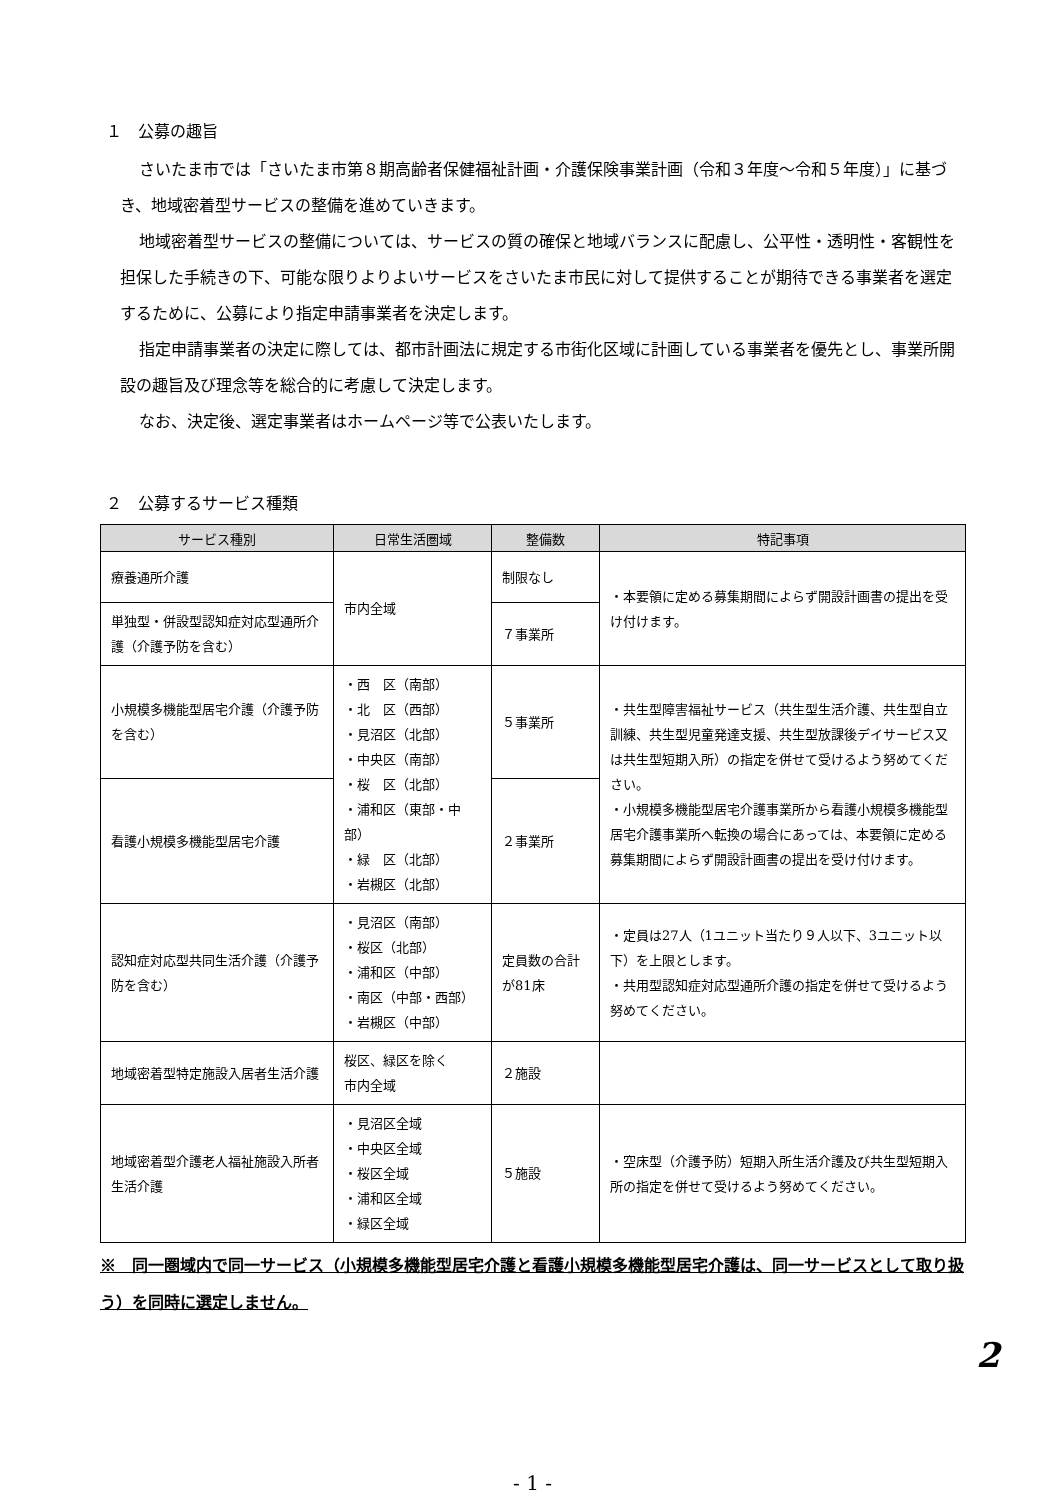１　公募の趣旨
さいたま市では「さいたま市第８期高齢者保健福祉計画・介護保険事業計画（令和３年度～令和５年度）」に基づき、地域密着型サービスの整備を進めていきます。
地域密着型サービスの整備については、サービスの質の確保と地域バランスに配慮し、公平性・透明性・客観性を担保した手続きの下、可能な限りよりよいサービスをさいたま市民に対して提供することが期待できる事業者を選定するために、公募により指定申請事業者を決定します。
指定申請事業者の決定に際しては、都市計画法に規定する市街化区域に計画している事業者を優先とし、事業所開設の趣旨及び理念等を総合的に考慮して決定します。
なお、決定後、選定事業者はホームページ等で公表いたします。
２　公募するサービス種類
| サービス種別 | 日常生活圏域 | 整備数 | 特記事項 |
| --- | --- | --- | --- |
| 療養通所介護 | 市内全域 | 制限なし | ・本要領に定める募集期間によらず開設計画書の提出を受け付けます。 |
| 単独型・併設型認知症対応型通所介護（介護予防を含む） | | ７事業所 | |
| 小規模多機能型居宅介護（介護予防を含む） | ・西 区（南部） ・北 区（西部） ・見沼区（北部） ・中央区（南部） ・桜 区（北部） ・浦和区（東部・中部） ・緑 区（北部） ・岩槻区（北部） | ５事業所 | ・共生型障害福祉サービス（共生型生活介護、共生型自立訓練、共生型児童発達支援、共生型放課後デイサービス又は共生型短期入所）の指定を併せて受けるよう努めてください。 ・小規模多機能型居宅介護事業所から看護小規模多機能型居宅介護事業所へ転換の場合にあっては、本要領に定める募集期間によらず開設計画書の提出を受け付けます。 |
| 看護小規模多機能型居宅介護 | | ２事業所 | |
| 認知症対応型共同生活介護（介護予防を含む） | ・見沼区（南部） ・桜区（北部） ・浦和区（中部） ・南区（中部・西部） ・岩槻区（中部） | 定員数の合計が81床 | ・定員は27人（1ユニット当たり９人以下、3ユニット以下）を上限とします。 ・共用型認知症対応型通所介護の指定を併せて受けるよう努めてください。 |
| 地域密着型特定施設入居者生活介護 | 桜区、緑区を除く 市内全域 | ２施設 | |
| 地域密着型介護老人福祉施設入所者生活介護 | ・見沼区全域 ・中央区全域 ・桜区全域 ・浦和区全域 ・緑区全域 | ５施設 | ・空床型（介護予防）短期入所生活介護及び共生型短期入所の指定を併せて受けるよう努めてください。 |
※　同一圏域内で同一サービス（小規模多機能型居宅介護と看護小規模多機能型居宅介護は、同一サービスとして取り扱う）を同時に選定しません。
- 1 -
2